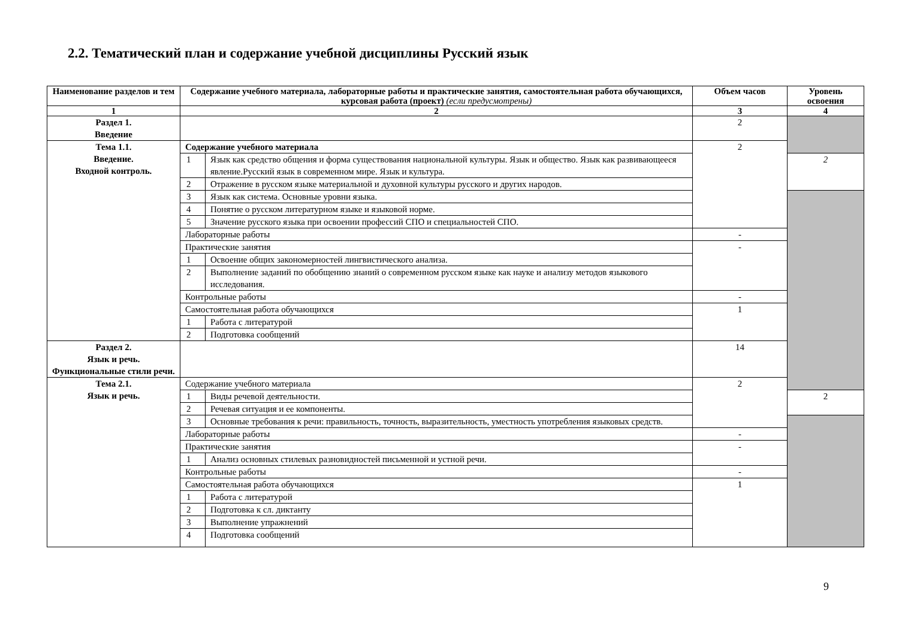2.2. Тематический план и содержание учебной дисциплины Русский язык
| Наименование разделов и тем | Содержание учебного материала, лабораторные работы и практические занятия, самостоятельная работа обучающихся, курсовая работа (проект) (если предусмотрены) | | Объем часов | Уровень освоения |
| --- | --- | --- | --- | --- |
| 1 | 2 | | 3 | 4 |
| Раздел 1. Введение | | | 2 | |
| Тема 1.1. Введение. Входной контроль. | Содержание учебного материала | | 2 | |
| | 1 | Язык как средство общения и форма существования национальной культуры. Язык и общество. Язык как развивающееся явление.Русский язык в современном мире. Язык и культура. | | 2 |
| | 2 | Отражение в русском языке материальной и духовной культуры русского и других народов. | | |
| | 3 | Язык как система. Основные уровни языка. | | |
| | 4 | Понятие о русском литературном языке и языковой норме. | | |
| | 5 | Значение русского языка при освоении профессий СПО и специальностей СПО. | | |
| | Лабораторные работы | | - | |
| | Практические занятия | | - | |
| | 1 | Освоение общих закономерностей лингвистического анализа. | | |
| | 2 | Выполнение заданий по обобщению знаний о современном русском языке как науке и анализу методов языкового исследования. | | |
| | Контрольные работы | | - | |
| | Самостоятельная работа обучающихся | | 1 | |
| | 1 | Работа с литературой | | |
| | 2 | Подготовка сообщений | | |
| Раздел 2. Язык и речь. Функциональные стили речи. | | | 14 | |
| Тема 2.1. Язык и речь. | Содержание учебного материала | | 2 | |
| | 1 | Виды речевой деятельности. | | 2 |
| | 2 | Речевая ситуация и ее компоненты. | | |
| | 3 | Основные требования к речи: правильность, точность, выразительность, уместность употребления языковых средств. | | |
| | Лабораторные работы | | - | |
| | Практические занятия | | - | |
| | 1 | Анализ основных стилевых разновидностей письменной и устной речи. | | |
| | Контрольные работы | | - | |
| | Самостоятельная работа обучающихся | | 1 | |
| | 1 | Работа с литературой | | |
| | 2 | Подготовка к сл. диктанту | | |
| | 3 | Выполнение упражнений | | |
| | 4 | Подготовка сообщений | | |
9